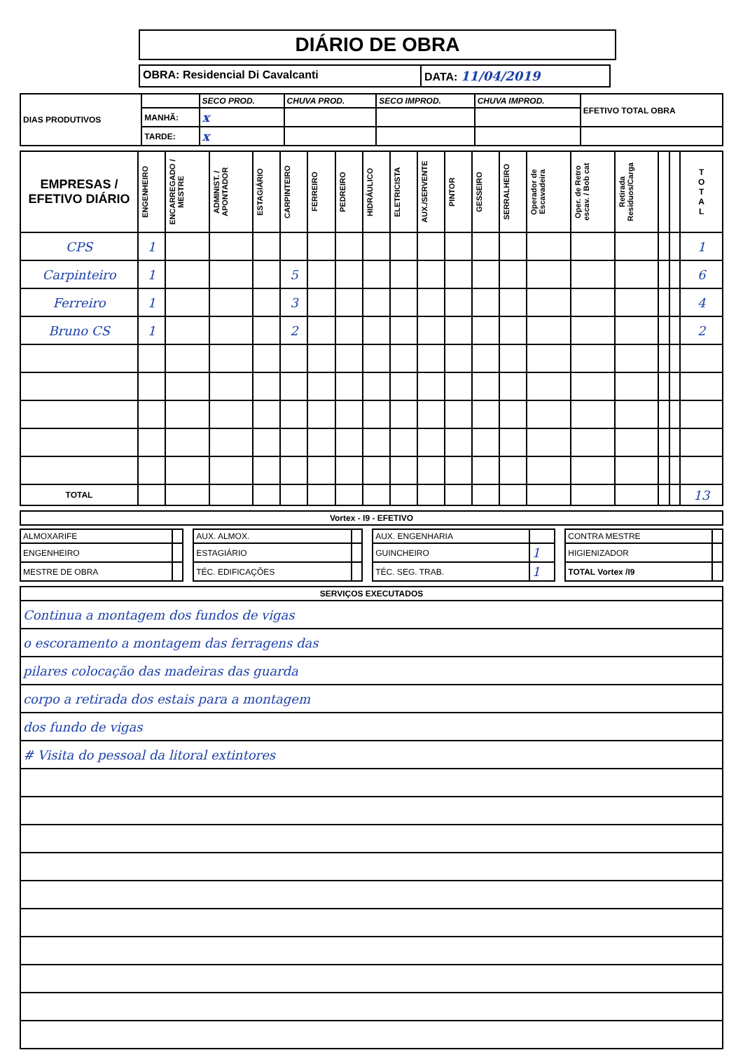DIÁRIO DE OBRA
OBRA: Residencial Di Cavalcanti
DATA: 11/04/2019
| DIAS PRODUTIVOS | | SECO PROD. | CHUVA PROD. | SECO IMPROD. | CHUVA IMPROD. | EFETIVO TOTAL OBRA |
| | MANHÃ: | x | | | | |
| | TARDE: | x | | | | |
| EMPRESAS / EFETIVO DIÁRIO | ENGENHEIRO | ENCARREGADO / MESTRE | ADMINIST. / APONTADOR | ESTAGIÁRIO | CARPINTEIRO | FERREIRO | PEDREIRO | HIDRÁULICO | ELETRICISTA | AUX./SERVENTE | PINTOR | GESSEIRO | SERRALHEIRO | Operador de Escavadeira | Oper. de Retro escav. / Bob cat | Retirada Residuos/Carga | | | T O T A L |
| --- | --- | --- | --- | --- | --- | --- | --- | --- | --- | --- | --- | --- | --- | --- | --- | --- | --- | --- | --- |
| CPS | 1 | | | | | | | | | | | | | | | | | | 1 |
| Carpinteiro | 1 | | | | 5 | | | | | | | | | | | | | | 6 |
| Ferreiro | 1 | | | | 3 | | | | | | | | | | | | | | 4 |
| Bruno CS | 1 | | | | 2 | | | | | | | | | | | | | | 2 |
| TOTAL | | | | | | | | | | | | | | | | | | | 13 |
| Vortex - I9 - EFETIVO |
| --- |
| ALMOXARIFE | | | AUX. ALMOX. | | | AUX. ENGENHARIA | | | CONTRA MESTRE | |
| ENGENHEIRO | | | ESTAGIÁRIO | | | GUINCHEIRO | 1 | | HIGIENIZADOR | |
| MESTRE DE OBRA | | | TÉC. EDIFICAÇÕES | | | TÉC. SEG. TRAB. | 1 | | TOTAL Vortex /I9 | |
| SERVIÇOS EXECUTADOS |
| --- |
| Continua a montagem dos fundos de vigas |
| o escoramento a montagem das ferragens das |
| pilares colocação das madeiras das guarda |
| corpo a retirada dos estais para a montagem |
| dos fundo de vigas |
| # Visita do pessoal da litoral extintores |